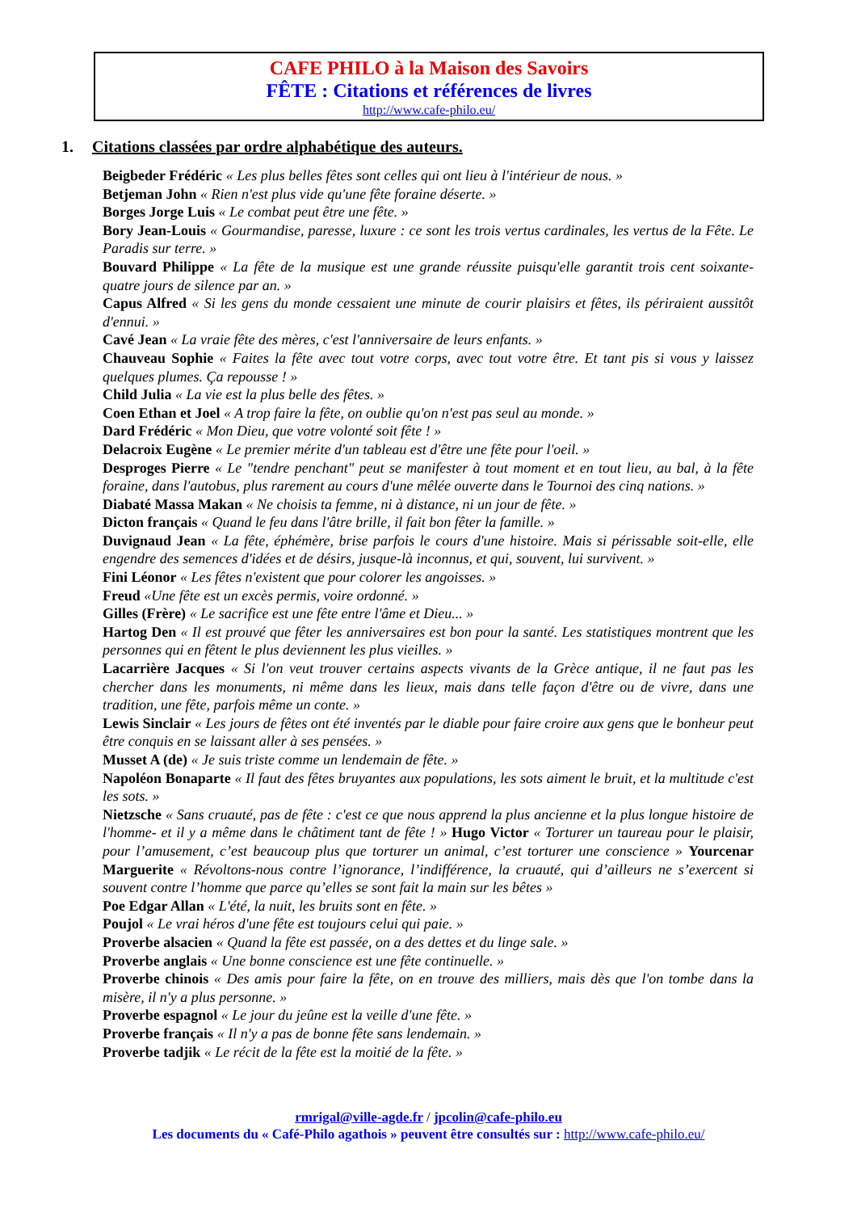CAFE PHILO à la Maison des Savoirs
FÊTE : Citations et références de livres
http://www.cafe-philo.eu/
1. Citations classées par ordre alphabétique des auteurs.
Beigbeder Frédéric « Les plus belles fêtes sont celles qui ont lieu à l'intérieur de nous. »
Betjeman John « Rien n'est plus vide qu'une fête foraine déserte. »
Borges Jorge Luis « Le combat peut être une fête. »
Bory Jean-Louis « Gourmandise, paresse, luxure : ce sont les trois vertus cardinales, les vertus de la Fête. Le Paradis sur terre. »
Bouvard Philippe « La fête de la musique est une grande réussite puisqu'elle garantit trois cent soixante-quatre jours de silence par an. »
Capus Alfred « Si les gens du monde cessaient une minute de courir plaisirs et fêtes, ils périraient aussitôt d'ennui. »
Cavé Jean « La vraie fête des mères, c'est l'anniversaire de leurs enfants. »
Chauveau Sophie « Faites la fête avec tout votre corps, avec tout votre être. Et tant pis si vous y laissez quelques plumes. Ça repousse ! »
Child Julia « La vie est la plus belle des fêtes. »
Coen Ethan et Joel « A trop faire la fête, on oublie qu'on n'est pas seul au monde. »
Dard Frédéric « Mon Dieu, que votre volonté soit fête ! »
Delacroix Eugène « Le premier mérite d'un tableau est d'être une fête pour l'oeil. »
Desproges Pierre « Le "tendre penchant" peut se manifester à tout moment et en tout lieu, au bal, à la fête foraine, dans l'autobus, plus rarement au cours d'une mêlée ouverte dans le Tournoi des cinq nations. »
Diabaté Massa Makan « Ne choisis ta femme, ni à distance, ni un jour de fête. »
Dicton français « Quand le feu dans l'âtre brille, il fait bon fêter la famille. »
Duvignaud Jean « La fête, éphémère, brise parfois le cours d'une histoire. Mais si périssable soit-elle, elle engendre des semences d'idées et de désirs, jusque-là inconnus, et qui, souvent, lui survivent. »
Fini Léonor « Les fêtes n'existent que pour colorer les angoisses. »
Freud «Une fête est un excès permis, voire ordonné. »
Gilles (Frère) « Le sacrifice est une fête entre l'âme et Dieu... »
Hartog Den « Il est prouvé que fêter les anniversaires est bon pour la santé. Les statistiques montrent que les personnes qui en fêtent le plus deviennent les plus vieilles. »
Lacarrière Jacques « Si l'on veut trouver certains aspects vivants de la Grèce antique, il ne faut pas les chercher dans les monuments, ni même dans les lieux, mais dans telle façon d'être ou de vivre, dans une tradition, une fête, parfois même un conte. »
Lewis Sinclair « Les jours de fêtes ont été inventés par le diable pour faire croire aux gens que le bonheur peut être conquis en se laissant aller à ses pensées. »
Musset A (de) « Je suis triste comme un lendemain de fête. »
Napoléon Bonaparte « Il faut des fêtes bruyantes aux populations, les sots aiment le bruit, et la multitude c'est les sots. »
Nietzsche « Sans cruauté, pas de fête : c'est ce que nous apprend la plus ancienne et la plus longue histoire de l'homme- et il y a même dans le châtiment tant de fête ! » Hugo Victor « Torturer un taureau pour le plaisir, pour l’amusement, c’est beaucoup plus que torturer un animal, c’est torturer une conscience » Yourcenar Marguerite « Révoltons-nous contre l’ignorance, l’indifférence, la cruauté, qui d’ailleurs ne s’exercent si souvent contre l’homme que parce qu’elles se sont fait la main sur les bêtes »
Poe Edgar Allan « L'été, la nuit, les bruits sont en fête. »
Poujol « Le vrai héros d'une fête est toujours celui qui paie. »
Proverbe alsacien « Quand la fête est passée, on a des dettes et du linge sale. »
Proverbe anglais « Une bonne conscience est une fête continuelle. »
Proverbe chinois « Des amis pour faire la fête, on en trouve des milliers, mais dès que l'on tombe dans la misère, il n'y a plus personne. »
Proverbe espagnol « Le jour du jeûne est la veille d'une fête. »
Proverbe français « Il n'y a pas de bonne fête sans lendemain. »
Proverbe tadjik « Le récit de la fête est la moitié de la fête. »
rmrigal@ville-agde.fr / jpcolin@cafe-philo.eu
Les documents du « Café-Philo agathois » peuvent être consultés sur : http://www.cafe-philo.eu/